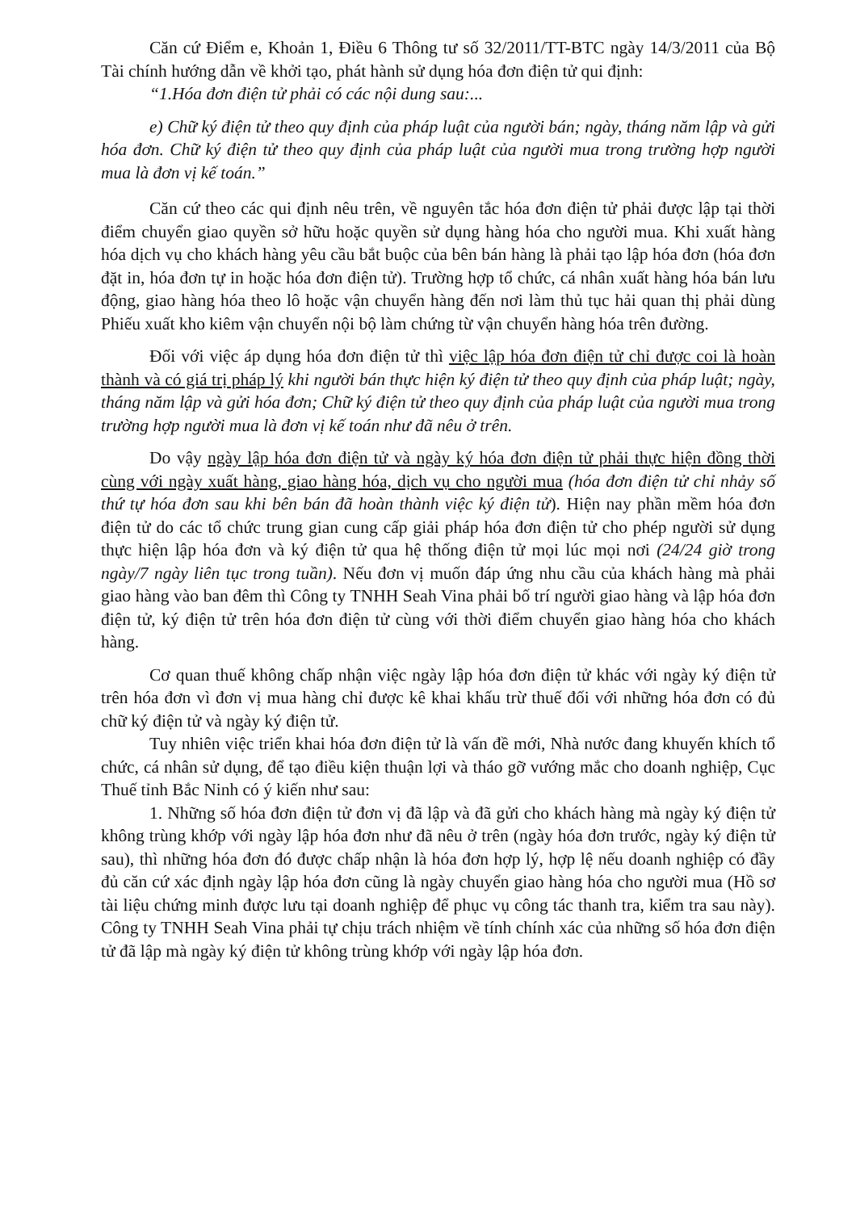Căn cứ Điểm e, Khoản 1, Điều 6 Thông tư số 32/2011/TT-BTC ngày 14/3/2011 của Bộ Tài chính hướng dẫn về khởi tạo, phát hành sử dụng hóa đơn điện tử qui định:
“1.Hóa đơn điện tử phải có các nội dung sau:...
e) Chữ ký điện tử theo quy định của pháp luật của người bán; ngày, tháng năm lập và gửi hóa đơn. Chữ ký điện tử theo quy định của pháp luật của người mua trong trường hợp người mua là đơn vị kế toán.”
Căn cứ theo các qui định nêu trên, về nguyên tắc hóa đơn điện tử phải được lập tại thời điểm chuyển giao quyền sở hữu hoặc quyền sử dụng hàng hóa cho người mua. Khi xuất hàng hóa dịch vụ cho khách hàng yêu cầu bắt buộc của bên bán hàng là phải tạo lập hóa đơn (hóa đơn đặt in, hóa đơn tự in hoặc hóa đơn điện tử). Trường hợp tổ chức, cá nhân xuất hàng hóa bán lưu động, giao hàng hóa theo lô hoặc vận chuyển hàng đến nơi làm thủ tục hải quan thị phải dùng Phiếu xuất kho kiêm vận chuyển nội bộ làm chứng từ vận chuyển hàng hóa trên đường.
Đối với việc áp dụng hóa đơn điện tử thì việc lập hóa đơn điện tử chỉ được coi là hoàn thành và có giá trị pháp lý khi người bán thực hiện ký điện tử theo quy định của pháp luật; ngày, tháng năm lập và gửi hóa đơn; Chữ ký điện tử theo quy định của pháp luật của người mua trong trường hợp người mua là đơn vị kế toán như đã nêu ở trên.
Do vậy ngày lập hóa đơn điện tử và ngày ký hóa đơn điện tử phải thực hiện đồng thời cùng với ngày xuất hàng, giao hàng hóa, dịch vụ cho người mua (hóa đơn điện tử chỉ nhảy số thứ tự hóa đơn sau khi bên bán đã hoàn thành việc ký điện tử). Hiện nay phần mềm hóa đơn điện tử do các tổ chức trung gian cung cấp giải pháp hóa đơn điện tử cho phép người sử dụng thực hiện lập hóa đơn và ký điện tử qua hệ thống điện tử mọi lúc mọi nơi (24/24 giờ trong ngày/7 ngày liên tục trong tuần). Nếu đơn vị muốn đáp ứng nhu cầu của khách hàng mà phải giao hàng vào ban đêm thì Công ty TNHH Seah Vina phải bố trí người giao hàng và lập hóa đơn điện tử, ký điện tử trên hóa đơn điện tử cùng với thời điểm chuyển giao hàng hóa cho khách hàng.
Cơ quan thuế không chấp nhận việc ngày lập hóa đơn điện tử khác với ngày ký điện tử trên hóa đơn vì đơn vị mua hàng chỉ được kê khai khấu trừ thuế đối với những hóa đơn có đủ chữ ký điện tử và ngày ký điện tử.
Tuy nhiên việc triển khai hóa đơn điện tử là vấn đề mới, Nhà nước đang khuyến khích tổ chức, cá nhân sử dụng, để tạo điều kiện thuận lợi và tháo gỡ vướng mắc cho doanh nghiệp, Cục Thuế tỉnh Bắc Ninh có ý kiến như sau:
1. Những số hóa đơn điện tử đơn vị đã lập và đã gửi cho khách hàng mà ngày ký điện tử không trùng khớp với ngày lập hóa đơn như đã nêu ở trên (ngày hóa đơn trước, ngày ký điện tử sau), thì những hóa đơn đó được chấp nhận là hóa đơn hợp lý, hợp lệ nếu doanh nghiệp có đầy đủ căn cứ xác định ngày lập hóa đơn cũng là ngày chuyển giao hàng hóa cho người mua (Hồ sơ tài liệu chứng minh được lưu tại doanh nghiệp để phục vụ công tác thanh tra, kiểm tra sau này). Công ty TNHH Seah Vina phải tự chịu trách nhiệm về tính chính xác của những số hóa đơn điện tử đã lập mà ngày ký điện tử không trùng khớp với ngày lập hóa đơn.